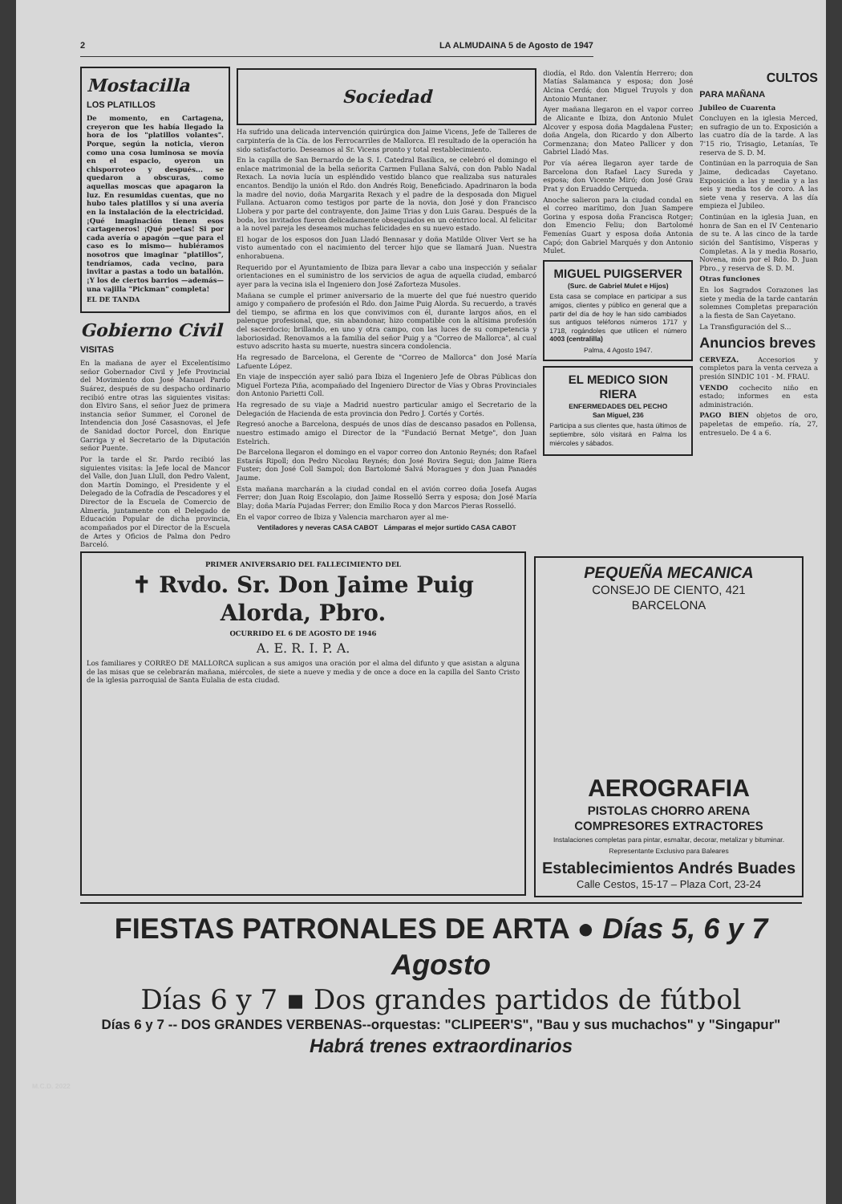2 LA ALMUDAINA 5 de Agosto de 1947
Mostacilla
LOS PLATILLOS
De momento, en Cartagena, creyeron que les había llegado la hora de los "platillos volantes". Porque, según la noticia, vieron como una cosa luminosa se movía en el espacio, oyeron un chisporroteo y después... se quedaron a obscuras, como aquellas moscas que apagaron la luz. En resumidas cuentas, que no hubo tales platillos y sí una avería en la instalación de la electricidad. ¡Qué imaginación tienen esos cartageneros! ¡Qué poetas! Si por cada avería o apagón —que para el caso es lo mismo— hubiéramos nosotros que imaginar "platillos", tendríamos, cada vecino, para invitar a pastas a todo un batallón. ¡Y los de ciertos barrios —además— una vajilla "Pickman" completa!
EL DE TANDA
Gobierno Civil
VISITAS
En la mañana de ayer el Excelentísimo señor Gobernador Civil y Jefe Provincial del Movimiento don José Manuel Pardo Suárez, después de su despacho ordinario recibió entre otras las siguientes visitas: don Elviro Sans, el señor Juez de primera instancia señor Summer, el Coronel de Intendencia don José Casasnovas, el Jefe de Sanidad doctor Porcel, don Enrique Garriga y el Secretario de la Diputación señor Puente.
Por la tarde el Sr. Pardo recibió las siguientes visitas: la Jefe local de Mancor del Valle, don Juan Llull, don Pedro Valent, don Martín Domingo, el Presidente y el Delegado de la Cofradía de Pescadores y el Director de la Escuela de Comercio de Almería, juntamente con el Delegado de Educación Popular de dicha provincia, acompañados por el Director de la Escuela de Artes y Oficios de Palma don Pedro Barceló.
Sociedad
Ha sufrido una delicada intervención quirúrgica don Jaime Vicens, Jefe de Talleres de carpintería de la Cía. de los Ferrocarriles de Mallorca. El resultado de la operación ha sido satisfactorio. Deseamos al Sr. Vicens pronto y total restablecimiento.
En la capilla de San Bernardo de la S. I. Catedral Basílica, se celebró el domingo el enlace matrimonial de la bella señorita Carmen Fullana Salvá, con don Pablo Nadal Rexach. La novia lucía un espléndido vestido blanco que realizaba sus naturales encantos. Bendijo la unión el Rdo. don Andrés Roig, Beneficiado. Apadrinaron la boda la madre del novio, doña Margarita Rexach y el padre de la desposada don Miguel Fullana. Actuaron como testigos por parte de la novia, don José y don Francisco Llobera y por parte del contrayente, don Jaime Trias y don Luis Garau. Después de la boda, los invitados fueron delicadamente obsequiados en un céntrico local. Al felicitar a la novel pareja les deseamos muchas felicidades en su nuevo estado.
El hogar de los esposos don Juan Lladó Bennasar y doña Matilde Oliver Vert se ha visto aumentado con el nacimiento del tercer hijo que se llamará Juan. Nuestra enhorabuena.
Requerido por el Ayuntamiento de Ibiza para llevar a cabo una inspección y señalar orientaciones en el suministro de los servicios de agua de aquella ciudad, embarcó ayer para la vecina isla el Ingeniero don José Zaforteza Musoles.
Mañana se cumple el primer aniversario de la muerte del que fué nuestro querido amigo y compañero de profesión el Rdo. don Jaime Puig Alorda. Su recuerdo, a través del tiempo, se afirma en los que convivimos con él, durante largos años, en el palenque profesional, que, sin abandonar, hizo compatible con la altísima profesión del sacerdocio; brillando, en uno y otra campo, con las luces de su competencia y laboriosidad. Renovamos a la familia del señor Puig y a "Correo de Mallorca", al cual estuvo adscrito hasta su muerte, nuestra sincera condolencia.
Ha regresado de Barcelona, el Gerente de "Correo de Mallorca" don José María Lafuente López.
En viaje de inspección ayer salió para Ibiza el Ingeniero Jefe de Obras Públicas don Miguel Forteza Piña, acompañado del Ingeniero Director de Vías y Obras Provinciales don Antonio Parietti Coll.
Ha regresado de su viaje a Madrid nuestro particular amigo el Secretario de la Delegación de Hacienda de esta provincia don Pedro J. Cortés y Cortés.
Regresó anoche a Barcelona, después de unos días de descanso pasados en Pollensa, nuestro estimado amigo el Director de la "Fundació Bernat Metge", don Juan Estelrich.
De Barcelona llegaron el domingo en el vapor correo don Antonio Reynés; don Rafael Estarás Ripoll; don Pedro Nicolau Reynés; don José Rovira Segui; don Jaime Riera Fuster; don José Coll Sampol; don Bartolomé Salvá Moragues y don Juan Panadés Jaume.
Esta mañana marcharán a la ciudad condal en el avión correo doña Josefa Augas Ferrer; don Juan Roig Escolapio, don Jaime Rosselló Serra y esposa; don José María Blay; doña María Pujadas Ferrer; don Emilio Roca y don Marcos Pieras Rosselló.
En el vapor correo de Ibiza y Valencia marcharon ayer al me-
Ventiladores y neveras CASA CABOT Lámparas el mejor surtido CASA CABOT
diodía, el Rdo. don Valentín Herrero; don Matías Salamanca y esposa; don José Alcina Cerdá; don Miguel Truyols y don Antonio Muntaner.
Ayer mañana llegaron en el vapor correo de Alicante e Ibiza, don Antonio Mulet Alcover y esposa doña Magdalena Fuster; doña Angela, don Ricardo y don Alberto Cormenzana; don Mateo Pallicer y don Gabriel Lladó Mas.
Por vía aérea llegaron ayer tarde de Barcelona don Rafael Lacy Sureda y esposa; don Vicente Miró; don José Grau Prat y don Eruaddo Cerqueda.
Anoche salieron para la ciudad condal en el correo marítimo, don Juan Sampere Gorina y esposa doña Francisca Rotger; don Emencio Feliu; don Bartolomé Femenías Guart y esposa doña Antonia Capó; don Gabriel Marqués y don Antonio Mulet.
MIGUEL PUIGSERVER
(Surc. de Gabriel Mulet e Hijos)
Esta casa se complace en participar a sus amigos, clientes y público en general que a partir del día de hoy le han sido cambiados sus antiguos teléfonos números 1717 y 1718, rogándoles que utilicen el número 4003 (centralilla)
Palma, 4 Agosto 1947.
EL MEDICO SION RIERA
ENFERMEDADES DEL PECHO
San Miguel, 236
Participa a sus clientes que, hasta últimos de septiembre, sólo visitará en Palma los miércoles y sábados.
CULTOS
PARA MAÑANA
Jubileo de Cuarenta
Concluyen en la iglesia Merced, en sufragio de un to. Exposición a las cuatro día de la tarde. A las 7'15 rio, Trisagio, Letanías, Te reserva de S. D. M.
Continúan en la parroquia de San Jaime, dedicadas Cayetano. Exposición a las y media y a las seis y media tos de coro. A las siete vena y reserva. A las día empieza el Jubileo.
Continúan en la iglesia Juan, en honra de San en el IV Centenario de su te. A las cinco de la tarde sición del Santísimo, Vísperas y Completas. A la y media Rosario, Novena, món por el Rdo. D. Juan Pbro., y reserva de S. D. M.
Otras funciones
En los Sagrados Corazones las siete y media de la tarde cantarán solemnes Completas preparación a la fiesta de San Cayetano.
La Transfiguración del S...
Anuncios breves
CERVEZA. Accesorios y completos para la venta cerveza a presión SINDIC 101 - M. FRAU.
VENDO cochecito niño en estado; informes en esta administración.
PAGO BIEN objetos de oro, papeletas de empeño. ría, 27, entresuelo. De 4 a 6.
PRIMER ANIVERSARIO DEL FALLECIMIENTO DEL
✝ Rvdo. Sr. Don Jaime Puig Alorda, Pbro.
OCURRIDO EL 6 DE AGOSTO DE 1946
A. E. R. I. P. A.
Los familiares y CORREO DE MALLORCA suplican a sus amigos una oración por el alma del difunto y que asistan a alguna de las misas que se celebrarán mañana, miércoles, de siete a nueve y media y de once a doce en la capilla del Santo Cristo de la iglesia parroquial de Santa Eulalia de esta ciudad.
PEQUEÑA MECANICA
CONSEJO DE CIENTO, 421
BARCELONA
AEROGRAFIA
PISTOLAS CHORRO ARENA
COMPRESORES EXTRACTORES
Instalaciones completas para pintar, esmaltar, decorar, metalizar y bituminar.
Representante Exclusivo para Baleares
Establecimientos Andrés Buades
Calle Cestos, 15-17 – Plaza Cort, 23-24
FIESTAS PATRONALES DE ARTA ● Días 5, 6 y 7 Agosto
Días 6 y 7 ▪ Dos grandes partidos de fútbol
Días 6 y 7 -- DOS GRANDES VERBENAS--orquestas: "CLIPEER'S", "Bau y sus muchachos" y "Singapur"
Habrá trenes extraordinarios
M.C.D. 2022